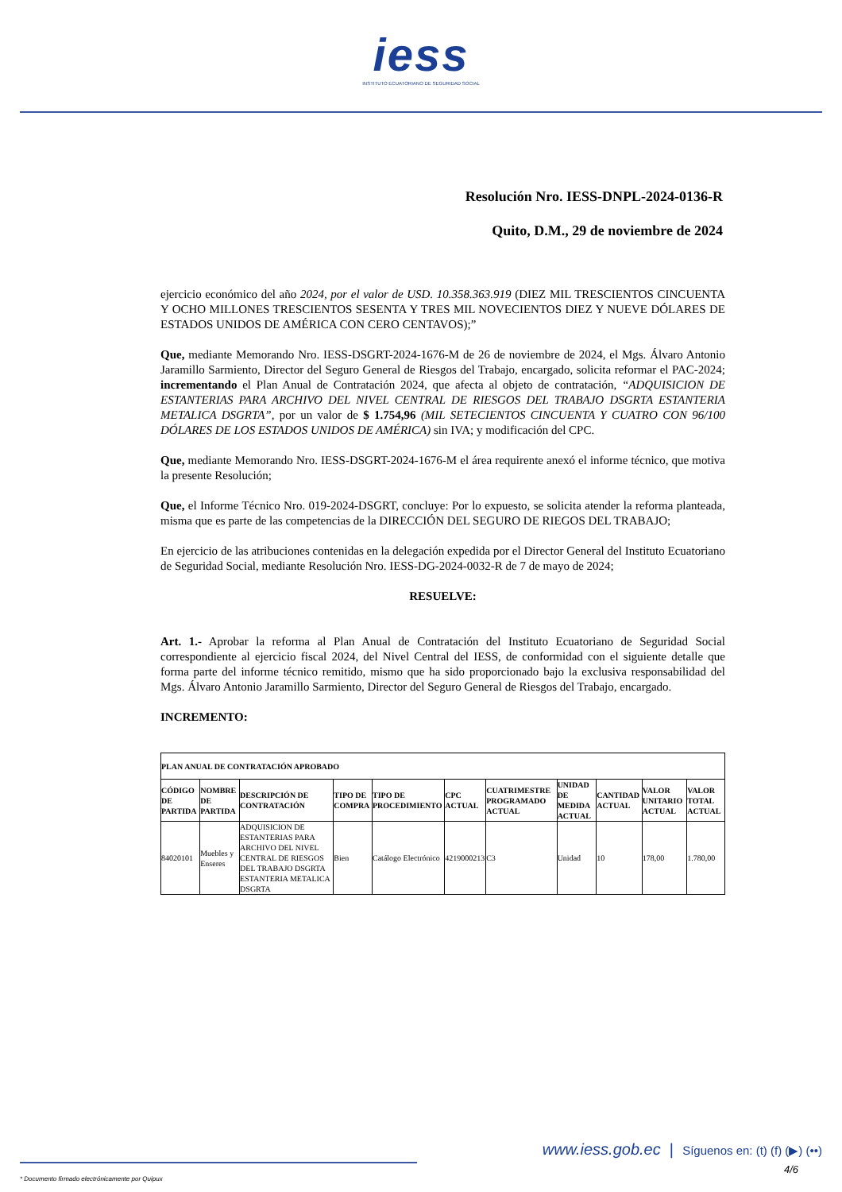iess
INSTITUTO ECUATORIANO DE SEGURIDAD SOCIAL
Resolución Nro. IESS-DNPL-2024-0136-R
Quito, D.M., 29 de noviembre de 2024
ejercicio económico del año 2024, por el valor de USD. 10.358.363.919 (DIEZ MIL TRESCIENTOS CINCUENTA Y OCHO MILLONES TRESCIENTOS SESENTA Y TRES MIL NOVECIENTOS DIEZ Y NUEVE DÓLARES DE ESTADOS UNIDOS DE AMÉRICA CON CERO CENTAVOS);”
Que, mediante Memorando Nro. IESS-DSGRT-2024-1676-M de 26 de noviembre de 2024, el Mgs. Álvaro Antonio Jaramillo Sarmiento, Director del Seguro General de Riesgos del Trabajo, encargado, solicita reformar el PAC-2024; incrementando el Plan Anual de Contratación 2024, que afecta al objeto de contratación, “ADQUISICION DE ESTANTERIAS PARA ARCHIVO DEL NIVEL CENTRAL DE RIESGOS DEL TRABAJO DSGRTA ESTANTERIA METALICA DSGRTA”, por un valor de $ 1.754,96 (MIL SETECIENTOS CINCUENTA Y CUATRO CON 96/100 DÓLARES DE LOS ESTADOS UNIDOS DE AMÉRICA) sin IVA; y modificación del CPC.
Que, mediante Memorando Nro. IESS-DSGRT-2024-1676-M el área requirente anexó el informe técnico, que motiva la presente Resolución;
Que, el Informe Técnico Nro. 019-2024-DSGRT, concluye: Por lo expuesto, se solicita atender la reforma planteada, misma que es parte de las competencias de la DIRECCIÓN DEL SEGURO DE RIEGOS DEL TRABAJO;
En ejercicio de las atribuciones contenidas en la delegación expedida por el Director General del Instituto Ecuatoriano de Seguridad Social, mediante Resolución Nro. IESS-DG-2024-0032-R de 7 de mayo de 2024;
RESUELVE:
Art. 1.- Aprobar la reforma al Plan Anual de Contratación del Instituto Ecuatoriano de Seguridad Social correspondiente al ejercicio fiscal 2024, del Nivel Central del IESS, de conformidad con el siguiente detalle que forma parte del informe técnico remitido, mismo que ha sido proporcionado bajo la exclusiva responsabilidad del Mgs. Álvaro Antonio Jaramillo Sarmiento, Director del Seguro General de Riesgos del Trabajo, encargado.
INCREMENTO:
| PLAN ANUAL DE CONTRATACIÓN APROBADO | | | | | | | | | | |
| --- | --- | --- | --- | --- | --- | --- | --- | --- | --- | --- |
| CÓDIGO DE PARTIDA | NOMBRE DE PARTIDA | DESCRIPCIÓN DE CONTRATACIÓN | TIPO DE COMPRA | TIPO DE PROCEDIMIENTO | CPC ACTUAL | CUATRIMESTRE PROGRAMADO ACTUAL | UNIDAD DE MEDIDA ACTUAL | CANTIDAD ACTUAL | VALOR UNITARIO ACTUAL | VALOR TOTAL ACTUAL |
| 84020101 | Muebles y Enseres | ADQUISICION DE ESTANTERIAS PARA ARCHIVO DEL NIVEL CENTRAL DE RIESGOS DEL TRABAJO DSGRTA ESTANTERIA METALICA DSGRTA | Bien | Catálogo Electrónico | 4219000213 | C3 | Unidad | 10 | 178,00 | 1.780,00 |
www.iess.gob.ec | Síguenos en: (t) (f) (▶) (••)
4/6
* Documento firmado electrónicamente por Quipux